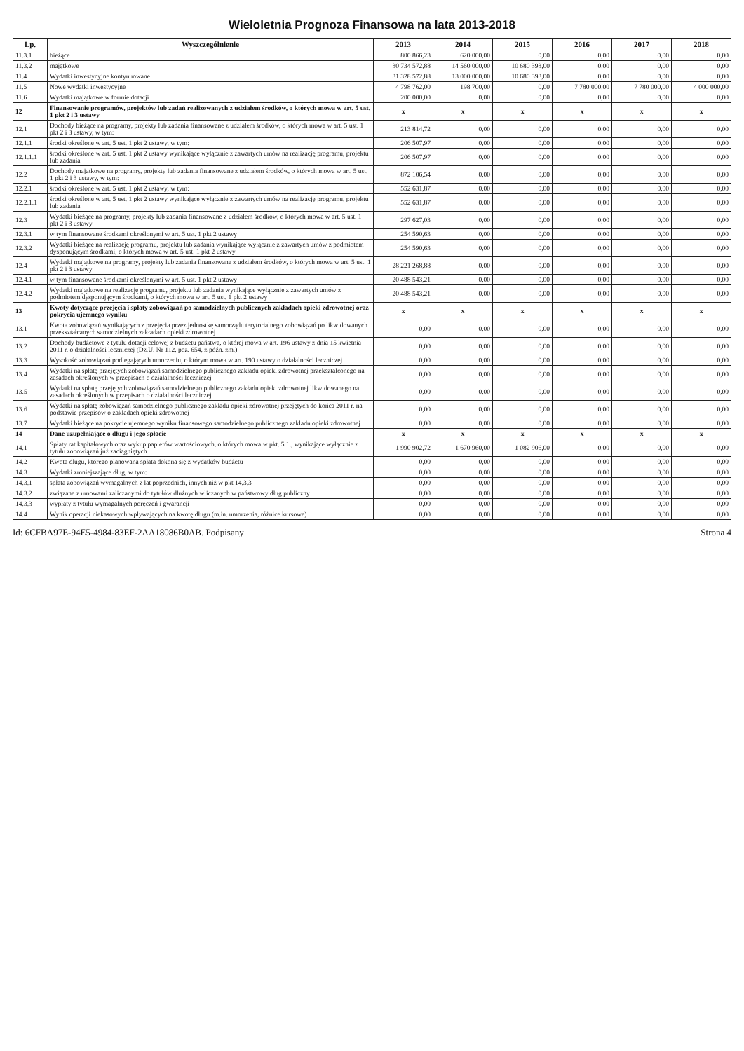Wieloletnia Prognoza Finansowa na lata 2013-2018
| Lp. | Wyszczególnienie | 2013 | 2014 | 2015 | 2016 | 2017 | 2018 |
| --- | --- | --- | --- | --- | --- | --- | --- |
| 11.3.1 | bieżące | 800 866,23 | 620 000,00 | 0,00 | 0,00 | 0,00 | 0,00 |
| 11.3.2 | majątkowe | 30 734 572,88 | 14 560 000,00 | 10 680 393,00 | 0,00 | 0,00 | 0,00 |
| 11.4 | Wydatki inwestycyjne kontynuowane | 31 328 572,88 | 13 000 000,00 | 10 680 393,00 | 0,00 | 0,00 | 0,00 |
| 11.5 | Nowe wydatki inwestycyjne | 4 798 762,00 | 198 700,00 | 0,00 | 7 780 000,00 | 7 780 000,00 | 4 000 000,00 |
| 11.6 | Wydatki majątkowe w formie dotacji | 200 000,00 | 0,00 | 0,00 | 0,00 | 0,00 | 0,00 |
| 12 | Finansowanie programów, projektów lub zadań realizowanych z udziałem środków, o których mowa w art. 5 ust. 1 pkt 2 i 3 ustawy | x | x | x | x | x | x |
| 12.1 | Dochody bieżące na programy, projekty lub zadania finansowane z udziałem środków, o których mowa w art. 5 ust. 1 pkt 2 i 3 ustawy, w tym: | 213 814,72 | 0,00 | 0,00 | 0,00 | 0,00 | 0,00 |
| 12.1.1 | środki określone w art. 5 ust. 1 pkt 2 ustawy, w tym: | 206 507,97 | 0,00 | 0,00 | 0,00 | 0,00 | 0,00 |
| 12.1.1.1 | środki określone w art. 5 ust. 1 pkt 2 ustawy wynikające wyłącznie z zawartych umów na realizację programu, projektu lub zadania | 206 507,97 | 0,00 | 0,00 | 0,00 | 0,00 | 0,00 |
| 12.2 | Dochody majątkowe na programy, projekty lub zadania finansowane z udziałem środków, o których mowa w art. 5 ust. 1 pkt 2 i 3 ustawy, w tym: | 872 106,54 | 0,00 | 0,00 | 0,00 | 0,00 | 0,00 |
| 12.2.1 | środki określone w art. 5 ust. 1 pkt 2 ustawy, w tym: | 552 631,87 | 0,00 | 0,00 | 0,00 | 0,00 | 0,00 |
| 12.2.1.1 | środki określone w art. 5 ust. 1 pkt 2 ustawy wynikające wyłącznie z zawartych umów na realizację programu, projektu lub zadania | 552 631,87 | 0,00 | 0,00 | 0,00 | 0,00 | 0,00 |
| 12.3 | Wydatki bieżące na programy, projekty lub zadania finansowane z udziałem środków, o których mowa w art. 5 ust. 1 pkt 2 i 3 ustawy | 297 627,03 | 0,00 | 0,00 | 0,00 | 0,00 | 0,00 |
| 12.3.1 | w tym finansowane środkami określonymi w art. 5 ust. 1 pkt 2 ustawy | 254 590,63 | 0,00 | 0,00 | 0,00 | 0,00 | 0,00 |
| 12.3.2 | Wydatki bieżące na realizację programu, projektu lub zadania wynikające wyłącznie z zawartych umów z podmiotem dysponującym środkami, o których mowa w art. 5 ust. 1 pkt 2 ustawy | 254 590,63 | 0,00 | 0,00 | 0,00 | 0,00 | 0,00 |
| 12.4 | Wydatki majątkowe na programy, projekty lub zadania finansowane z udziałem środków, o których mowa w art. 5 ust. 1 pkt 2 i 3 ustawy | 28 221 268,88 | 0,00 | 0,00 | 0,00 | 0,00 | 0,00 |
| 12.4.1 | w tym finansowane środkami określonymi w art. 5 ust. 1 pkt 2 ustawy | 20 488 543,21 | 0,00 | 0,00 | 0,00 | 0,00 | 0,00 |
| 12.4.2 | Wydatki majątkowe na realizację programu, projektu lub zadania wynikające wyłącznie z zawartych umów z podmiotem dysponującym środkami, o których mowa w art. 5 ust. 1 pkt 2 ustawy | 20 488 543,21 | 0,00 | 0,00 | 0,00 | 0,00 | 0,00 |
| 13 | Kwoty dotyczące przejęcia i spłaty zobowiązań po samodzielnych publicznych zakładach opieki zdrowotnej oraz pokrycia ujemnego wyniku | x | x | x | x | x | x |
| 13.1 | Kwota zobowiązań wynikających z przejęcia przez jednostkę samorządu terytorialnego zobowiązań po likwidowanych i przekształcanych samodzielnych zakładach opieki zdrowotnej | 0,00 | 0,00 | 0,00 | 0,00 | 0,00 | 0,00 |
| 13.2 | Dochody budżetowe z tytułu dotacji celowej z budżetu państwa, o której mowa w art. 196 ustawy z dnia 15 kwietnia 2011 r. o działalności leczniczej (Dz.U. Nr 112, poz. 654, z późn. zm.) | 0,00 | 0,00 | 0,00 | 0,00 | 0,00 | 0,00 |
| 13.3 | Wysokość zobowiązań podlegających umorzeniu, o którym mowa w art. 190 ustawy o działalności leczniczej | 0,00 | 0,00 | 0,00 | 0,00 | 0,00 | 0,00 |
| 13.4 | Wydatki na spłatę przejętych zobowiązań samodzielnego publicznego zakładu opieki zdrowotnej przekształconego na zasadach określonych w przepisach o działalności leczniczej | 0,00 | 0,00 | 0,00 | 0,00 | 0,00 | 0,00 |
| 13.5 | Wydatki na spłatę przejętych zobowiązań samodzielnego publicznego zakładu opieki zdrowotnej likwidowanego na zasadach określonych w przepisach o działalności leczniczej | 0,00 | 0,00 | 0,00 | 0,00 | 0,00 | 0,00 |
| 13.6 | Wydatki na spłatę zobowiązań samodzielnego publicznego zakładu opieki zdrowotnej przejętych do końca 2011 r. na podstawie przepisów o zakładach opieki zdrowotnej | 0,00 | 0,00 | 0,00 | 0,00 | 0,00 | 0,00 |
| 13.7 | Wydatki bieżące na pokrycie ujemnego wyniku finansowego samodzielnego publicznego zakładu opieki zdrowotnej | 0,00 | 0,00 | 0,00 | 0,00 | 0,00 | 0,00 |
| 14 | Dane uzupełniające o długu i jego spłacie | x | x | x | x | x | x |
| 14.1 | Spłaty rat kapitałowych oraz wykup papierów wartościowych, o których mowa w pkt. 5.1., wynikające wyłącznie z tytułu zobowiązań już zaciągniętych | 1 990 902,72 | 1 670 960,00 | 1 082 906,00 | 0,00 | 0,00 | 0,00 |
| 14.2 | Kwota długu, którego planowana spłata dokona się z wydatków budżetu | 0,00 | 0,00 | 0,00 | 0,00 | 0,00 | 0,00 |
| 14.3 | Wydatki zmniejszające dług, w tym: | 0,00 | 0,00 | 0,00 | 0,00 | 0,00 | 0,00 |
| 14.3.1 | spłata zobowiązań wymagalnych z lat poprzednich, innych niż w pkt 14.3.3 | 0,00 | 0,00 | 0,00 | 0,00 | 0,00 | 0,00 |
| 14.3.2 | związane z umowami zaliczanymi do tytułów dłużnych wliczanych w państwowy dług publiczny | 0,00 | 0,00 | 0,00 | 0,00 | 0,00 | 0,00 |
| 14.3.3 | wypłaty z tytułu wymagalnych poręczeń i gwarancji | 0,00 | 0,00 | 0,00 | 0,00 | 0,00 | 0,00 |
| 14.4 | Wynik operacji niekasowych wpływających na kwotę długu (m.in. umorzenia, różnice kursowe) | 0,00 | 0,00 | 0,00 | 0,00 | 0,00 | 0,00 |
Id: 6CFBA97E-94E5-4984-83EF-2AA18086B0AB. Podpisany Strona 4